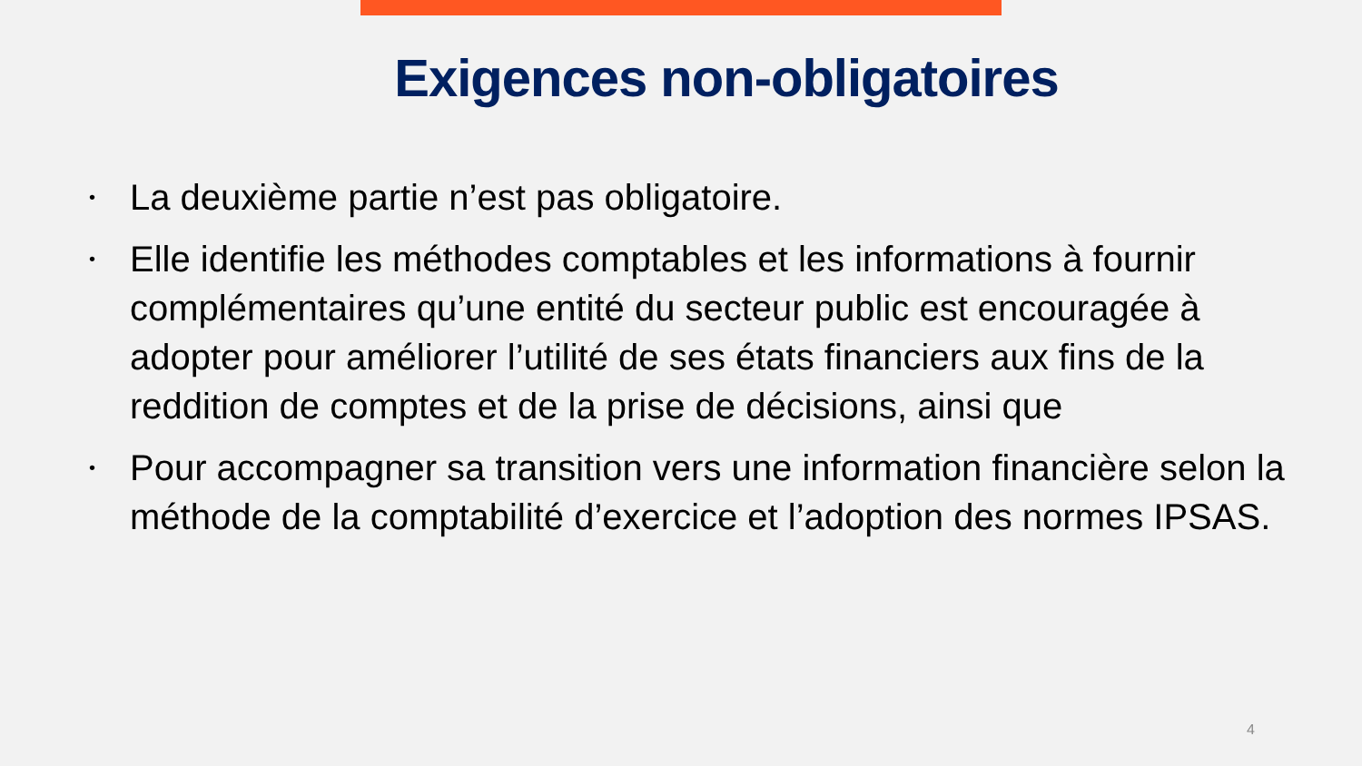Exigences non-obligatoires
• La deuxième partie n’est pas obligatoire.
• Elle identifie les méthodes comptables et les informations à fournir complémentaires qu’une entité du secteur public est encouragée à adopter pour améliorer l’utilité de ses états financiers aux fins de la reddition de comptes et de la prise de décisions, ainsi que
• Pour accompagner sa transition vers une information financière selon la méthode de la comptabilité d’exercice et l’adoption des normes IPSAS.
4